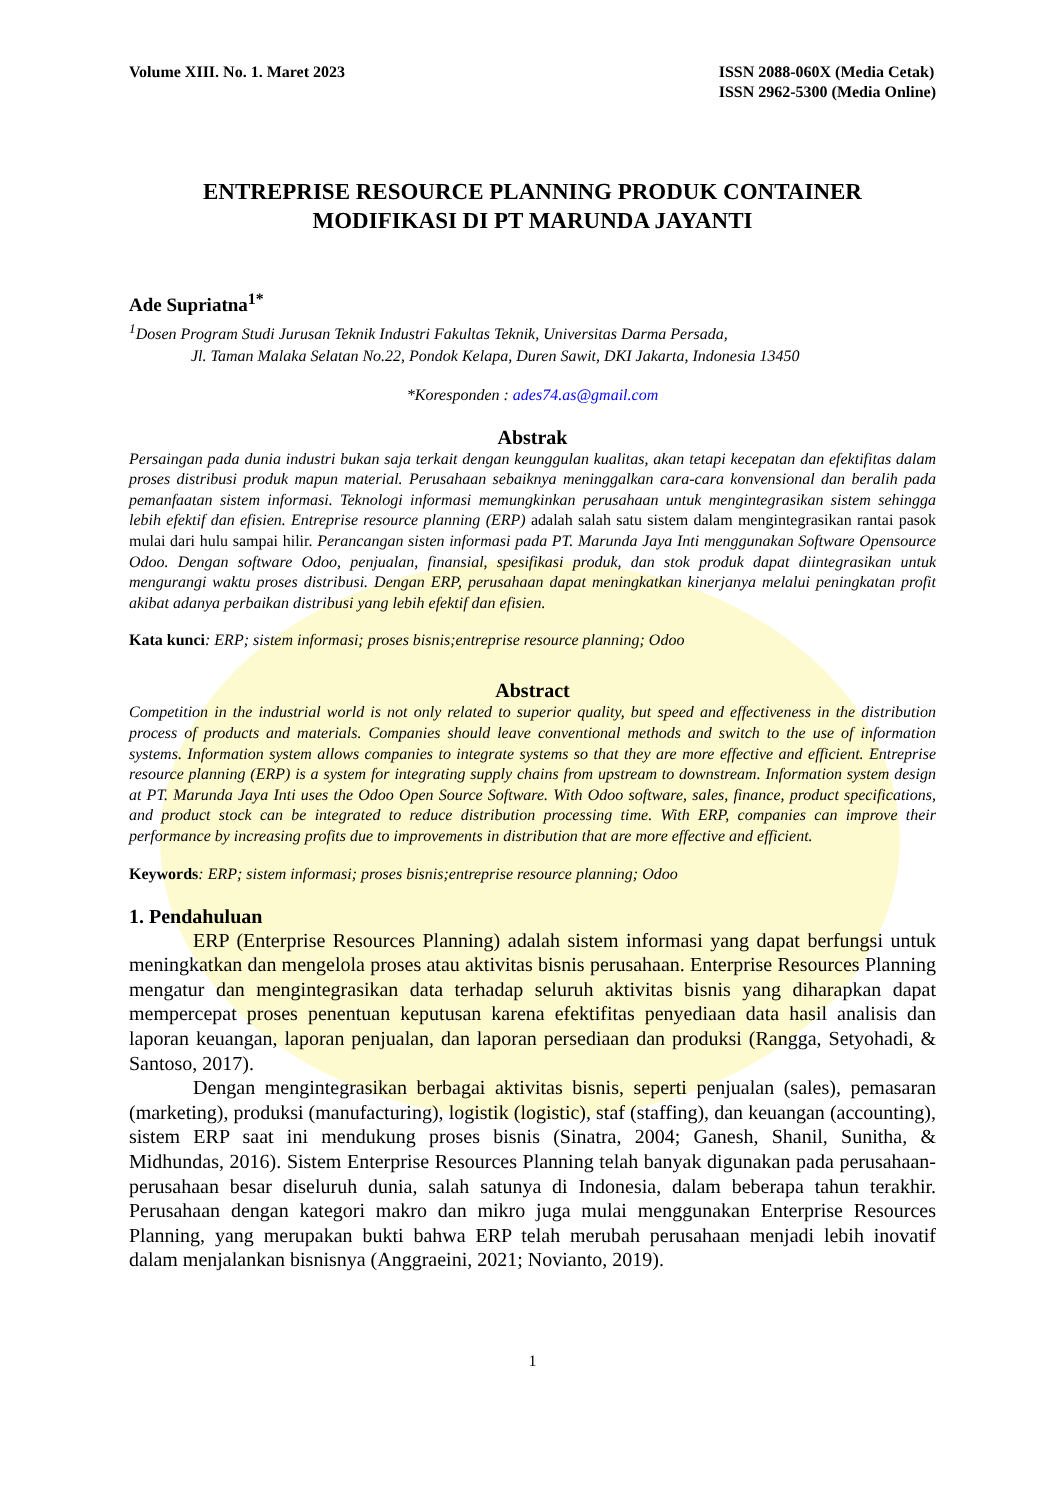Volume XIII. No. 1. Maret 2023 ISSN 2088-060X (Media Cetak)
ISSN 2962-5300 (Media Online)
ENTREPRISE RESOURCE PLANNING PRODUK CONTAINER
MODIFIKASI DI PT MARUNDA JAYANTI
Ade Supriatna<sup>1*</sup>
<sup>1</sup> Dosen Program Studi Jurusan Teknik Industri Fakultas Teknik, Universitas Darma Persada,
Jl. Taman Malaka Selatan No.22, Pondok Kelapa, Duren Sawit, DKI Jakarta, Indonesia 13450
*Koresponden : ades74.as@gmail.com
Abstrak
Persaingan pada dunia industri bukan saja terkait dengan keunggulan kualitas, akan tetapi kecepatan dan efektifitas dalam proses distribusi produk mapun material. Perusahaan sebaiknya meninggalkan cara-cara konvensional dan beralih pada pemanfaatan sistem informasi. Teknologi informasi memungkinkan perusahaan untuk mengintegrasikan sistem sehingga lebih efektif dan efisien. Entreprise resource planning (ERP) adalah salah satu sistem dalam mengintegrasikan rantai pasok mulai dari hulu sampai hilir. Perancangan sisten informasi pada PT. Marunda Jaya Inti menggunakan Software Opensource Odoo. Dengan software Odoo, penjualan, finansial, spesifikasi produk, dan stok produk dapat diintegrasikan untuk mengurangi waktu proses distribusi. Dengan ERP, perusahaan dapat meningkatkan kinerjanya melalui peningkatan profit akibat adanya perbaikan distribusi yang lebih efektif dan efisien.
Kata kunci: ERP; sistem informasi; proses bisnis;entreprise resource planning; Odoo
Abstract
Competition in the industrial world is not only related to superior quality, but speed and effectiveness in the distribution process of products and materials. Companies should leave conventional methods and switch to the use of information systems. Information system allows companies to integrate systems so that they are more effective and efficient. Entreprise resource planning (ERP) is a system for integrating supply chains from upstream to downstream. Information system design at PT. Marunda Jaya Inti uses the Odoo Open Source Software. With Odoo software, sales, finance, product specifications, and product stock can be integrated to reduce distribution processing time. With ERP, companies can improve their performance by increasing profits due to improvements in distribution that are more effective and efficient.
Keywords: ERP; sistem informasi; proses bisnis;entreprise resource planning; Odoo
1. Pendahuluan
ERP (Enterprise Resources Planning) adalah sistem informasi yang dapat berfungsi untuk meningkatkan dan mengelola proses atau aktivitas bisnis perusahaan. Enterprise Resources Planning mengatur dan mengintegrasikan data terhadap seluruh aktivitas bisnis yang diharapkan dapat mempercepat proses penentuan keputusan karena efektifitas penyediaan data hasil analisis dan laporan keuangan, laporan penjualan, dan laporan persediaan dan produksi (Rangga, Setyohadi, & Santoso, 2017).
Dengan mengintegrasikan berbagai aktivitas bisnis, seperti penjualan (sales), pemasaran (marketing), produksi (manufacturing), logistik (logistic), staf (staffing), dan keuangan (accounting), sistem ERP saat ini mendukung proses bisnis (Sinatra, 2004; Ganesh, Shanil, Sunitha, & Midhundas, 2016). Sistem Enterprise Resources Planning telah banyak digunakan pada perusahaan-perusahaan besar diseluruh dunia, salah satunya di Indonesia, dalam beberapa tahun terakhir. Perusahaan dengan kategori makro dan mikro juga mulai menggunakan Enterprise Resources Planning, yang merupakan bukti bahwa ERP telah merubah perusahaan menjadi lebih inovatif dalam menjalankan bisnisnya (Anggraeini, 2021; Novianto, 2019).
1